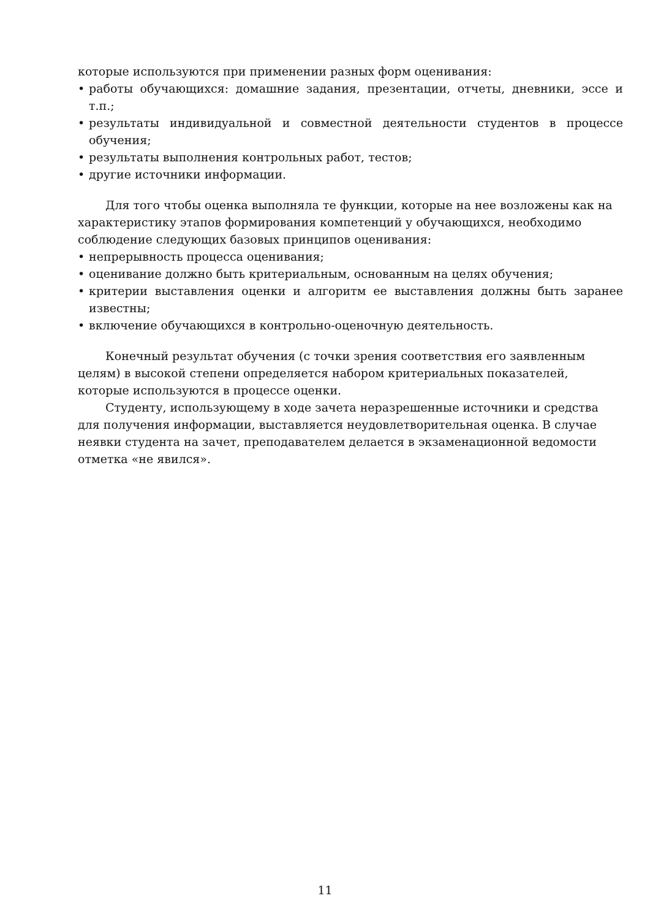которые используются при применении разных форм оценивания:
• работы обучающихся: домашние задания, презентации, отчеты, дневники, эссе и т.п.;
• результаты индивидуальной и совместной деятельности студентов в процессе обучения;
• результаты выполнения контрольных работ, тестов;
• другие источники информации.
Для того чтобы оценка выполняла те функции, которые на нее возложены как на характеристику этапов формирования компетенций у обучающихся, необходимо соблюдение следующих базовых принципов оценивания:
• непрерывность процесса оценивания;
• оценивание должно быть критериальным, основанным на целях обучения;
• критерии выставления оценки и алгоритм ее выставления должны быть заранее известны;
• включение обучающихся в контрольно-оценочную деятельность.
Конечный результат обучения (с точки зрения соответствия его заявленным целям) в высокой степени определяется набором критериальных показателей, которые используются в процессе оценки.
Студенту, использующему в ходе зачета неразрешенные источники и средства для получения информации, выставляется неудовлетворительная оценка. В случае неявки студента на зачет, преподавателем делается в экзаменационной ведомости отметка «не явился».
11